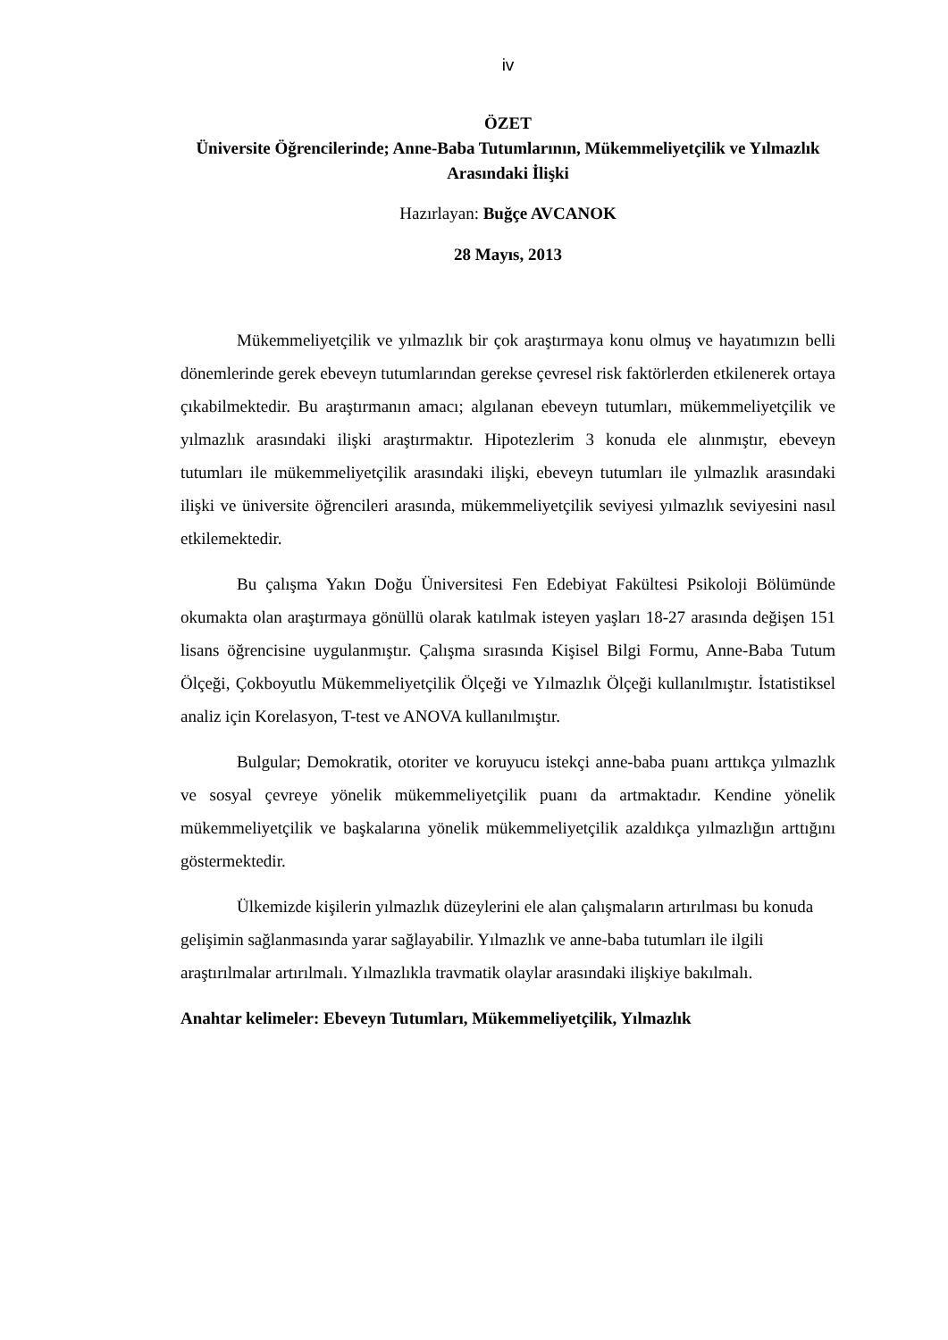iv
ÖZET
Üniversite Öğrencilerinde; Anne-Baba Tutumlarının, Mükemmeliyetçilik ve Yılmazlık Arasındaki İlişki
Hazırlayan: Buğçe AVCANOK
28 Mayıs, 2013
Mükemmeliyetçilik ve yılmazlık bir çok araştırmaya konu olmuş ve hayatımızın belli dönemlerinde gerek ebeveyn tutumlarından gerekse çevresel risk faktörlerden etkilenerek ortaya çıkabilmektedir. Bu araştırmanın amacı; algılanan ebeveyn tutumları, mükemmeliyetçilik ve yılmazlık arasındaki ilişki araştırmaktır. Hipotezlerim 3 konuda ele alınmıştır, ebeveyn tutumları ile mükemmeliyetçilik arasındaki ilişki, ebeveyn tutumları ile yılmazlık arasındaki ilişki ve üniversite öğrencileri arasında, mükemmeliyetçilik seviyesi yılmazlık seviyesini nasıl etkilemektedir.
Bu çalışma Yakın Doğu Üniversitesi Fen Edebiyat Fakültesi Psikoloji Bölümünde okumakta olan araştırmaya gönüllü olarak katılmak isteyen yaşları 18-27 arasında değişen 151 lisans öğrencisine uygulanmıştır. Çalışma sırasında Kişisel Bilgi Formu, Anne-Baba Tutum Ölçeği, Çokboyutlu Mükemmeliyetçilik Ölçeği ve Yılmazlık Ölçeği kullanılmıştır. İstatistiksel analiz için Korelasyon, T-test ve ANOVA kullanılmıştır.
Bulgular; Demokratik, otoriter ve koruyucu istekçi anne-baba puanı arttıkça yılmazlık ve sosyal çevreye yönelik mükemmeliyetçilik puanı da artmaktadır. Kendine yönelik mükemmeliyetçilik ve başkalarına yönelik mükemmeliyetçilik azaldıkça yılmazlığın arttığını göstermektedir.
Ülkemizde kişilerin yılmazlık düzeylerini ele alan çalışmaların artırılması bu konuda gelişimin sağlanmasında yarar sağlayabilir. Yılmazlık ve anne-baba tutumları ile ilgili araştırılmalar artırılmalı. Yılmazlıkla travmatik olaylar arasındaki ilişkiye bakılmalı.
Anahtar kelimeler: Ebeveyn Tutumları, Mükemmeliyetçilik, Yılmazlık